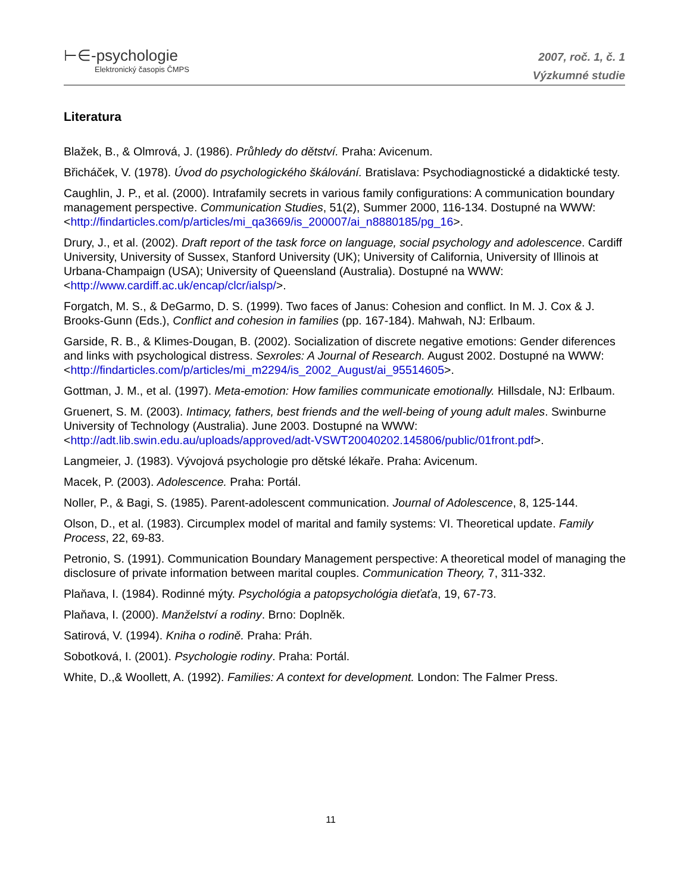⊢∈-psychologie
Elektronický časopis ČMPS
2007, roč. 1, č. 1
Výzkumné studie
Literatura
Blažek, B., & Olmrová, J. (1986). Průhledy do dětství. Praha: Avicenum.
Břicháček, V. (1978). Úvod do psychologického škálování. Bratislava: Psychodiagnostické a didaktické testy.
Caughlin, J. P., et al. (2000). Intrafamily secrets in various family configurations: A communication boundary management perspective. Communication Studies, 51(2), Summer 2000, 116-134. Dostupné na WWW: <http://findarticles.com/p/articles/mi_qa3669/is_200007/ai_n8880185/pg_16>.
Drury, J., et al. (2002). Draft report of the task force on language, social psychology and adolescence. Cardiff University, University of Sussex, Stanford University (UK); University of California, University of Illinois at Urbana-Champaign (USA); University of Queensland (Australia). Dostupné na WWW: <http://www.cardiff.ac.uk/encap/clcr/ialsp/>.
Forgatch, M. S., & DeGarmo, D. S. (1999). Two faces of Janus: Cohesion and conflict. In M. J. Cox & J. Brooks-Gunn (Eds.), Conflict and cohesion in families (pp. 167-184). Mahwah, NJ: Erlbaum.
Garside, R. B., & Klimes-Dougan, B. (2002). Socialization of discrete negative emotions: Gender diferences and links with psychological distress. Sexroles: A Journal of Research. August 2002. Dostupné na WWW: <http://findarticles.com/p/articles/mi_m2294/is_2002_August/ai_95514605>.
Gottman, J. M., et al. (1997). Meta-emotion: How families communicate emotionally. Hillsdale, NJ: Erlbaum.
Gruenert, S. M. (2003). Intimacy, fathers, best friends and the well-being of young adult males. Swinburne University of Technology (Australia). June 2003. Dostupné na WWW: <http://adt.lib.swin.edu.au/uploads/approved/adt-VSWT20040202.145806/public/01front.pdf>.
Langmeier, J. (1983). Vývojová psychologie pro dětské lékaře. Praha: Avicenum.
Macek, P. (2003). Adolescence. Praha: Portál.
Noller, P., & Bagi, S. (1985). Parent-adolescent communication. Journal of Adolescence, 8, 125-144.
Olson, D., et al. (1983). Circumplex model of marital and family systems: VI. Theoretical update. Family Process, 22, 69-83.
Petronio, S. (1991). Communication Boundary Management perspective: A theoretical model of managing the disclosure of private information between marital couples. Communication Theory, 7, 311-332.
Plaňava, I. (1984). Rodinné mýty. Psychológia a patopsychológia dieťaťa, 19, 67-73.
Plaňava, I. (2000). Manželství a rodiny. Brno: Doplněk.
Satirová, V. (1994). Kniha o rodině. Praha: Práh.
Sobotková, I. (2001). Psychologie rodiny. Praha: Portál.
White, D.,& Woollett, A. (1992). Families: A context for development. London: The Falmer Press.
11